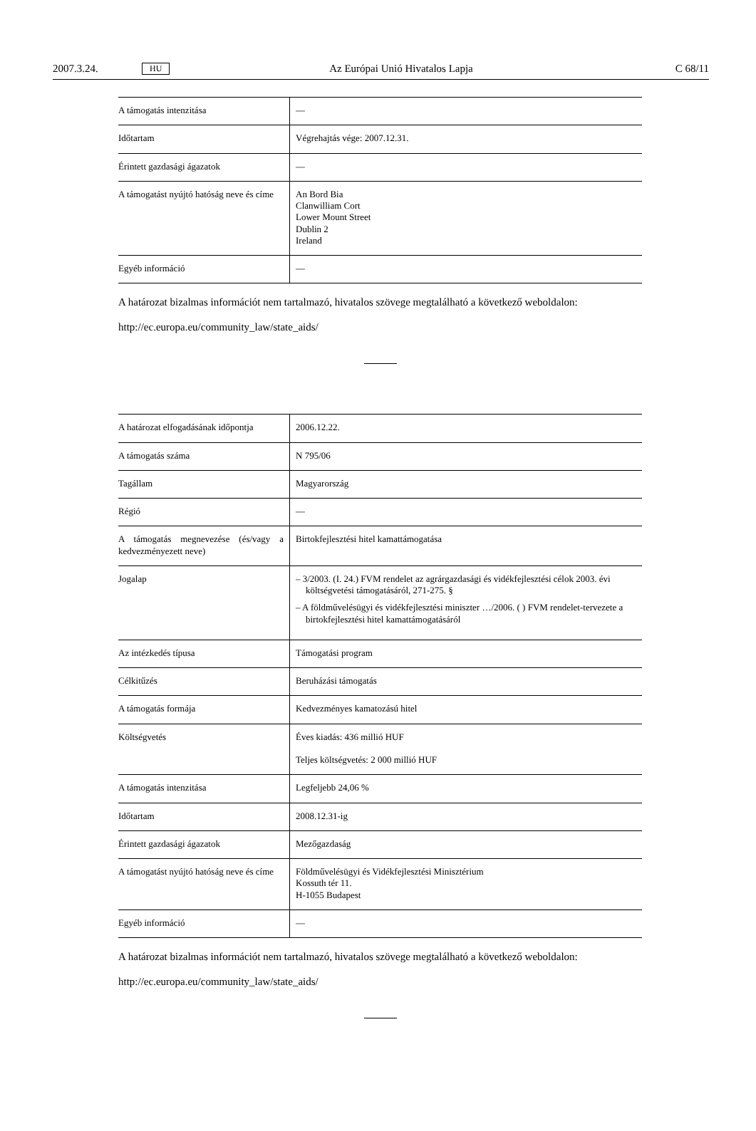2007.3.24. HU Az Európai Unió Hivatalos Lapja C 68/11
| A támogatás intenzitása | — |
| Időtartam | Végrehajtás vége: 2007.12.31. |
| Érintett gazdasági ágazatok | — |
| A támogatást nyújtó hatóság neve és címe | An Bord Bia Clanwilliam Cort Lower Mount Street Dublin 2 Ireland |
| Egyéb információ | — |
A határozat bizalmas információt nem tartalmazó, hivatalos szövege megtalálható a következő weboldalon:
http://ec.europa.eu/community_law/state_aids/
| A határozat elfogadásának időpontja | 2006.12.22. |
| A támogatás száma | N 795/06 |
| Tagállam | Magyarország |
| Régió | — |
| A támogatás megnevezése (és/vagy a kedvezményezett neve) | Birtokfejlesztési hitel kamattámogatása |
| Jogalap | – 3/2003. (I. 24.) FVM rendelet az agrárgazdasági és vidékfejlesztési célok 2003. évi költségvetési támogatásáról, 271-275. § – A földművelésügyi és vidékfejlesztési miniszter …/2006. ( ) FVM rendelet-tervezete a birtokfejlesztési hitel kamattámogatásáról |
| Az intézkedés típusa | Támogatási program |
| Célkitűzés | Beruházási támogatás |
| A támogatás formája | Kedvezményes kamatozású hitel |
| Költségvetés | Éves kiadás: 436 millió HUF Teljes költségvetés: 2 000 millió HUF |
| A támogatás intenzitása | Legfeljebb 24,06 % |
| Időtartam | 2008.12.31-ig |
| Érintett gazdasági ágazatok | Mezőgazdaság |
| A támogatást nyújtó hatóság neve és címe | Földművelésügyi és Vidékfejlesztési Minisztérium Kossuth tér 11. H-1055 Budapest |
| Egyéb információ | — |
A határozat bizalmas információt nem tartalmazó, hivatalos szövege megtalálható a következő weboldalon:
http://ec.europa.eu/community_law/state_aids/